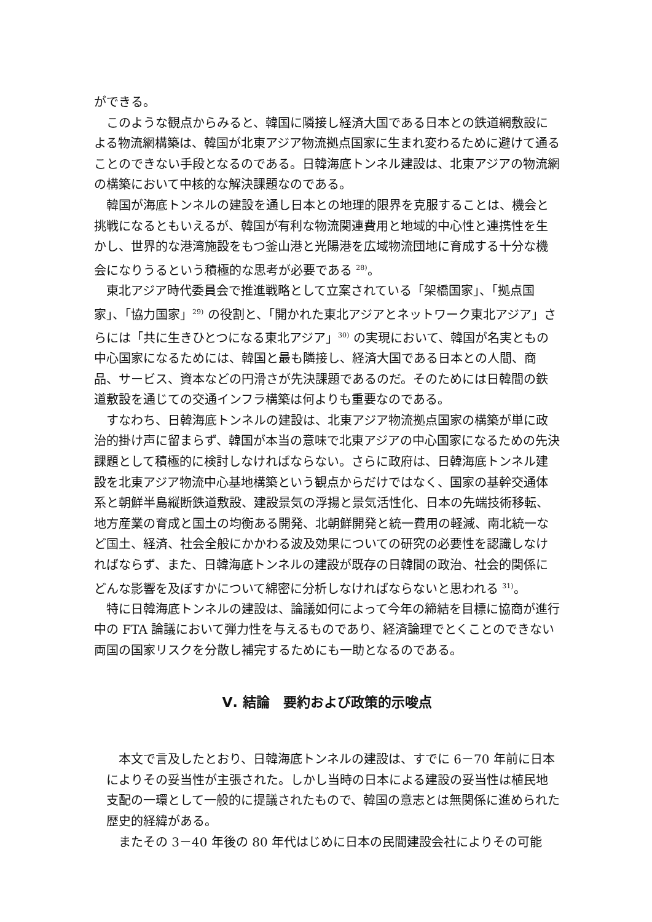ができる。
このような観点からみると、韓国に隣接し経済大国である日本との鉄道網敷設による物流網構築は、韓国が北東アジア物流拠点国家に生まれ変わるために避けて通ることのできない手段となるのである。日韓海底トンネル建設は、北東アジアの物流網の構築において中核的な解決課題なのである。
韓国が海底トンネルの建設を通し日本との地理的限界を克服することは、機会と挑戦になるともいえるが、韓国が有利な物流関連費用と地域的中心性と連携性を生かし、世界的な港湾施設をもつ釜山港と光陽港を広域物流団地に育成する十分な機会になりうるという積極的な思考が必要である <sup>28)</sup>。
東北アジア時代委員会で推進戦略として立案されている「架橋国家」、「拠点国家」、「協力国家」<sup>29)</sup> の役割と、「開かれた東北アジアとネットワーク東北アジア」さらには「共に生きひとつになる東北アジア」<sup>30)</sup> の実現において、韓国が名実ともの中心国家になるためには、韓国と最も隣接し、経済大国である日本との人間、商品、サービス、資本などの円滑さが先決課題であるのだ。そのためには日韓間の鉄道敷設を通じての交通インフラ構築は何よりも重要なのである。
すなわち、日韓海底トンネルの建設は、北東アジア物流拠点国家の構築が単に政治的掛け声に留まらず、韓国が本当の意味で北東アジアの中心国家になるための先決課題として積極的に検討しなければならない。さらに政府は、日韓海底トンネル建設を北東アジア物流中心基地構築という観点からだけではなく、国家の基幹交通体系と朝鮮半島縦断鉄道敷設、建設景気の浮揚と景気活性化、日本の先端技術移転、地方産業の育成と国土の均衡ある開発、北朝鮮開発と統一費用の軽減、南北統一など国土、経済、社会全般にかかわる波及効果についての研究の必要性を認識しなければならず、また、日韓海底トンネルの建設が既存の日韓間の政治、社会的関係にどんな影響を及ぼすかについて綿密に分析しなければならないと思われる <sup>31)</sup>。
特に日韓海底トンネルの建設は、論議如何によって今年の締結を目標に協商が進行中の FTA 論議において弾力性を与えるものであり、経済論理でとくことのできない両国の国家リスクを分散し補完するためにも一助となるのである。
Ⅴ. 結論　要約および政策的示唆点
本文で言及したとおり、日韓海底トンネルの建設は、すでに 6－70 年前に日本によりその妥当性が主張された。しかし当時の日本による建設の妥当性は植民地支配の一環として一般的に提議されたもので、韓国の意志とは無関係に進められた歴史的経緯がある。
またその 3－40 年後の 80 年代はじめに日本の民間建設会社によりその可能